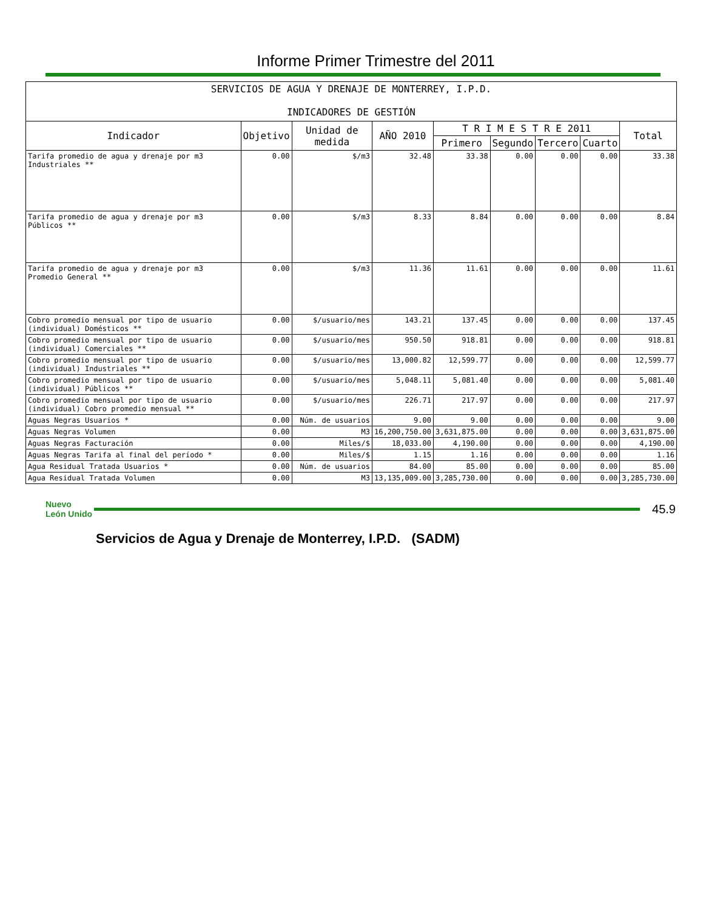Informe Primer Trimestre del 2011
| SERVICIOS DE AGUA Y DRENAJE DE MONTERREY, I.P.D. INDICADORES DE GESTIÓN | | | | | | | | |
| Indicador | Objetivo | Unidad de medida | AÑO 2010 | T R I M E S T R E 2011 | | | | Total |
| | | | | Primero | Segundo | Tercero | Cuarto | |
| Tarifa promedio de agua y drenaje por m3 Industriales ** | 0.00 | $/m3 | 32.48 | 33.38 | 0.00 | 0.00 | 0.00 | 33.38 |
| Tarifa promedio de agua y drenaje por m3 Públicos ** | 0.00 | $/m3 | 8.33 | 8.84 | 0.00 | 0.00 | 0.00 | 8.84 |
| Tarifa promedio de agua y drenaje por m3 Promedio General ** | 0.00 | $/m3 | 11.36 | 11.61 | 0.00 | 0.00 | 0.00 | 11.61 |
| Cobro promedio mensual por tipo de usuario (individual) Domésticos ** | 0.00 | $/usuario/mes | 143.21 | 137.45 | 0.00 | 0.00 | 0.00 | 137.45 |
| Cobro promedio mensual por tipo de usuario (individual) Comerciales ** | 0.00 | $/usuario/mes | 950.50 | 918.81 | 0.00 | 0.00 | 0.00 | 918.81 |
| Cobro promedio mensual por tipo de usuario (individual) Industriales ** | 0.00 | $/usuario/mes | 13,000.82 | 12,599.77 | 0.00 | 0.00 | 0.00 | 12,599.77 |
| Cobro promedio mensual por tipo de usuario (individual) Públicos ** | 0.00 | $/usuario/mes | 5,048.11 | 5,081.40 | 0.00 | 0.00 | 0.00 | 5,081.40 |
| Cobro promedio mensual por tipo de usuario (individual) Cobro promedio mensual ** | 0.00 | $/usuario/mes | 226.71 | 217.97 | 0.00 | 0.00 | 0.00 | 217.97 |
| Aguas Negras Usuarios * | 0.00 | Núm. de usuarios | 9.00 | 9.00 | 0.00 | 0.00 | 0.00 | 9.00 |
| Aguas Negras Volumen | 0.00 | M3 | 16,200,750.00 | 3,631,875.00 | 0.00 | 0.00 | 0.00 | 3,631,875.00 |
| Aguas Negras Facturación | 0.00 | Miles/$ | 18,033.00 | 4,190.00 | 0.00 | 0.00 | 0.00 | 4,190.00 |
| Aguas Negras Tarifa al final del período * | 0.00 | Miles/$ | 1.15 | 1.16 | 0.00 | 0.00 | 0.00 | 1.16 |
| Agua Residual Tratada Usuarios * | 0.00 | Núm. de usuarios | 84.00 | 85.00 | 0.00 | 0.00 | 0.00 | 85.00 |
| Agua Residual Tratada Volumen | 0.00 | M3 | 13,135,009.00 | 3,285,730.00 | 0.00 | 0.00 | 0.00 | 3,285,730.00 |
Nuevo León Unido
45.9
Servicios de Agua y Drenaje de Monterrey, I.P.D. (SADM)